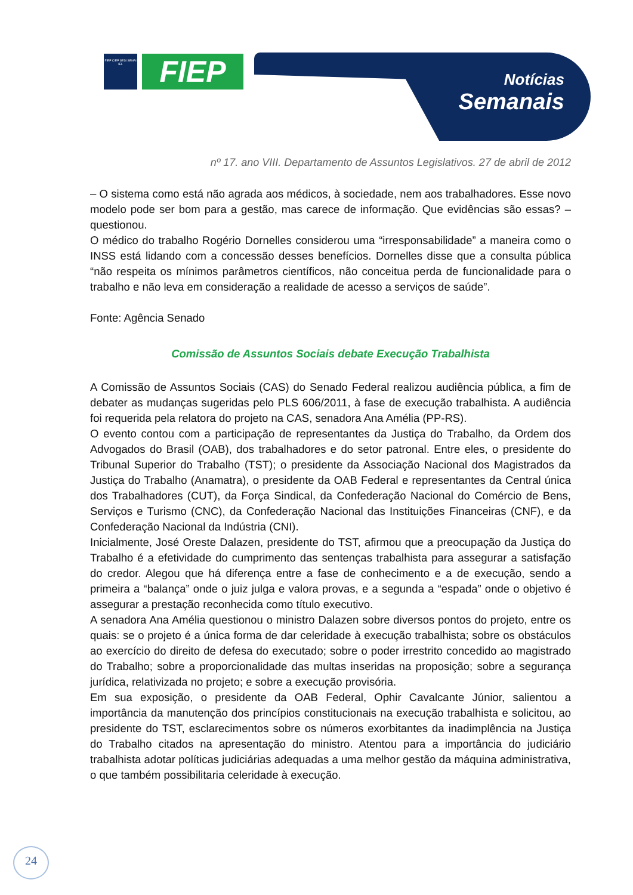FIEP CIEP SESI SENAI IEL
FIEP
Notícias
Semanais
nº 17. ano VIII. Departamento de Assuntos Legislativos. 27 de abril de 2012
– O sistema como está não agrada aos médicos, à sociedade, nem aos trabalhadores. Esse novo modelo pode ser bom para a gestão, mas carece de informação. Que evidências são essas? – questionou.
O médico do trabalho Rogério Dornelles considerou uma “irresponsabilidade” a maneira como o INSS está lidando com a concessão desses benefícios. Dornelles disse que a consulta pública “não respeita os mínimos parâmetros científicos, não conceitua perda de funcionalidade para o trabalho e não leva em consideração a realidade de acesso a serviços de saúde”.
Fonte: Agência Senado
Comissão de Assuntos Sociais debate Execução Trabalhista
A Comissão de Assuntos Sociais (CAS) do Senado Federal realizou audiência pública, a fim de debater as mudanças sugeridas pelo PLS 606/2011, à fase de execução trabalhista. A audiência foi requerida pela relatora do projeto na CAS, senadora Ana Amélia (PP-RS).
O evento contou com a participação de representantes da Justiça do Trabalho, da Ordem dos Advogados do Brasil (OAB), dos trabalhadores e do setor patronal. Entre eles, o presidente do Tribunal Superior do Trabalho (TST); o presidente da Associação Nacional dos Magistrados da Justiça do Trabalho (Anamatra), o presidente da OAB Federal e representantes da Central única dos Trabalhadores (CUT), da Força Sindical, da Confederação Nacional do Comércio de Bens, Serviços e Turismo (CNC), da Confederação Nacional das Instituições Financeiras (CNF), e da Confederação Nacional da Indústria (CNI).
Inicialmente, José Oreste Dalazen, presidente do TST, afirmou que a preocupação da Justiça do Trabalho é a efetividade do cumprimento das sentenças trabalhista para assegurar a satisfação do credor. Alegou que há diferença entre a fase de conhecimento e a de execução, sendo a primeira a “balança” onde o juiz julga e valora provas, e a segunda a “espada” onde o objetivo é assegurar a prestação reconhecida como título executivo.
A senadora Ana Amélia questionou o ministro Dalazen sobre diversos pontos do projeto, entre os quais: se o projeto é a única forma de dar celeridade à execução trabalhista; sobre os obstáculos ao exercício do direito de defesa do executado; sobre o poder irrestrito concedido ao magistrado do Trabalho; sobre a proporcionalidade das multas inseridas na proposição; sobre a segurança jurídica, relativizada no projeto; e sobre a execução provisória.
Em sua exposição, o presidente da OAB Federal, Ophir Cavalcante Júnior, salientou a importância da manutenção dos princípios constitucionais na execução trabalhista e solicitou, ao presidente do TST, esclarecimentos sobre os números exorbitantes da inadimplência na Justiça do Trabalho citados na apresentação do ministro. Atentou para a importância do judiciário trabalhista adotar políticas judiciárias adequadas a uma melhor gestão da máquina administrativa, o que também possibilitaria celeridade à execução.
24